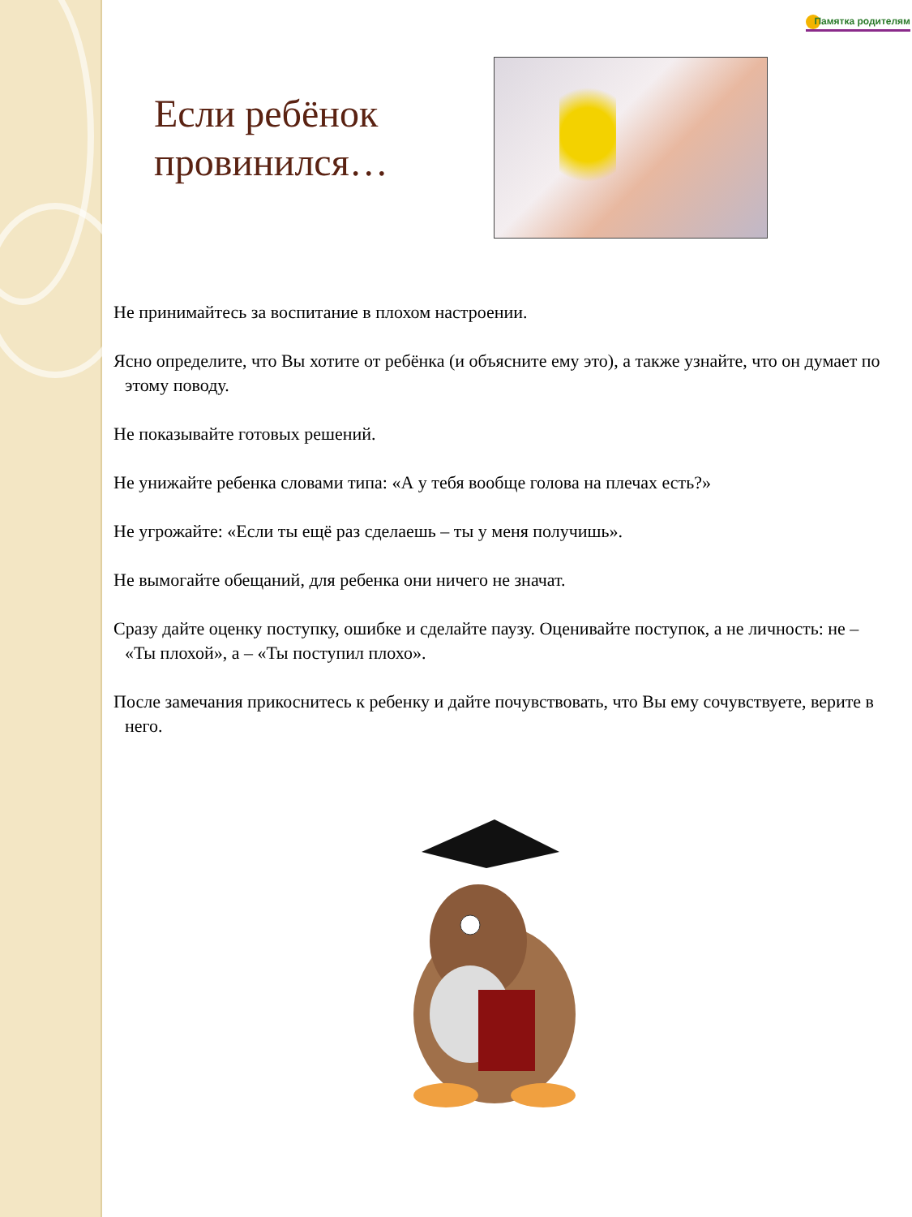Памятка родителям
Если ребёнок
провинился…
Не принимайтесь за воспитание в плохом настроении.
Ясно определите, что Вы хотите от ребёнка (и объясните ему это), а также узнайте, что он думает по этому поводу.
Не показывайте готовых решений.
Не унижайте ребенка словами типа: «А у тебя вообще голова на плечах есть?»
Не угрожайте: «Если ты ещё раз сделаешь – ты у меня получишь».
Не вымогайте обещаний, для ребенка они ничего не значат.
Сразу дайте оценку поступку, ошибке и сделайте паузу. Оценивайте поступок, а не личность: не – «Ты плохой», а – «Ты поступил плохо».
После замечания прикоснитесь к ребенку и дайте почувствовать, что Вы ему сочувствуете, верите в него.